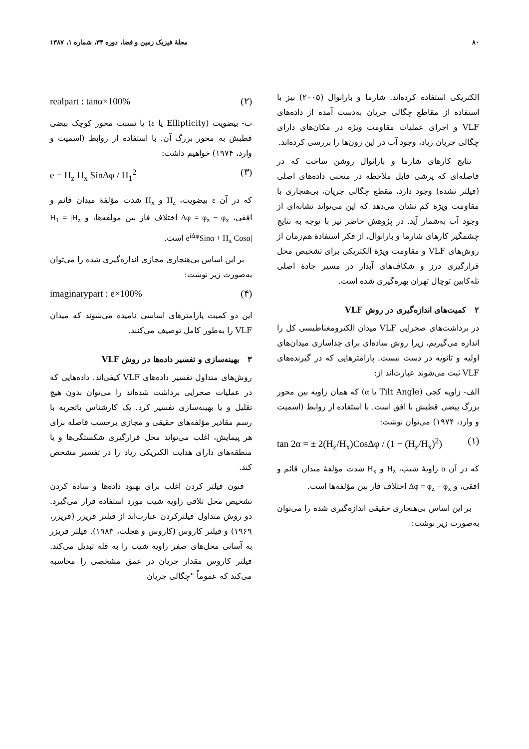۸۰ مجلهٔ فیزیک زمین و فضا، دوره ۳۴، شماره ۱، ۱۳۸۷
الکتریکی استفاده کرده‌اند. شارما و بارانوال (۲۰۰۵) نیز با استفاده از مقاطع چگالی جریان به‌دست آمده از داده‌های VLF و اجرای عملیات مقاومت ویژه در مکان‌های دارای چگالی جریان زیاد، وجود آب در این زون‌ها را بررسی کرده‌اند.
نتایج کارهای شارما و بارانوال روشن ساخت که در فاصله‌ای که پرشی قابل ملاحظه در منحنی داده‌های اصلی (فیلتر نشده) وجود دارد، مقطع چگالی جریان، بی‌هنجاری با مقاومت ویژهٔ کم نشان می‌دهد که این می‌تواند نشانه‌ای از وجود آب به‌شمار آید. در پژوهش حاضر نیز با توجه به نتایج چشمگیر کارهای شارما و بارانوال، از فکر استفادهٔ هم‌زمان از روش‌های VLF و مقاومت ویژهٔ الکتریکی برای تشخیص محل قرارگیری درز و شکاف‌های آبدار در مسیر جادهٔ اصلی تله‌کابین توچال تهران بهره‌گیری شده است.
۲ کمیت‌های اندازه‌گیری در روش VLF
در برداشت‌های صحرایی VLF میدان الکترومغناطیسی کل را اندازه می‌گیریم، زیرا روش ساده‌ای برای جداسازی میدان‌های اولیه و ثانویه در دست نیست. پارامترهایی که در گیرنده‌های VLF ثبت می‌شوند عبارت‌اند از:
الف- زاویه کجی (Tilt Angle یا α) که همان زاویه بین محور بزرگ بیضی قطبش با افق است. با استفاده از روابط (اسمیت و وارد، ۱۹۷۴) می‌توان نوشت:
tan 2α = ± 2(H<sub>z</sub>/H<sub>x</sub>)CosΔφ / (1 − (H<sub>z</sub>/H<sub>x</sub>)<sup>2</sup>) (۱)
که در آن α زاویهٔ شیب، H<sub>z</sub> و H<sub>x</sub> شدت مؤلفهٔ میدان قائم و افقی، و Δφ = φ<sub>z</sub> − φ<sub>x</sub> اختلاف فاز بین مؤلفه‌ها است.
بر این اساس بی‌هنجاری حقیقی اندازه‌گیری شده را می‌توان به‌صورت زیر نوشت:
realpart : tanα×100% (۲)
ب- بیضویت (Ellipticity یا ε) یا نسبت محور کوچک بیضی قطبش به محور بزرگ آن. با استفاده از روابط (اسمیت و وارد، ۱۹۷۴) خواهیم داشت:
e = H<sub>z</sub> H<sub>x</sub> SinΔφ / H<sub>1</sub><sup>2</sup> (۳)
که در آن ε بیضویت، H<sub>z</sub> و H<sub>x</sub> شدت مؤلفهٔ میدان قائم و افقی، Δφ = φ<sub>z</sub> − φ<sub>x</sub> اختلاف فاز بین مؤلفه‌ها، و H<sub>1</sub> = |H<sub>z</sub> e<sup>iΔφ</sup>Sinα + H<sub>x</sub> Cosα| است.
بر این اساس بی‌هنجاری مجازی اندازه‌گیری شده را می‌توان به‌صورت زیر نوشت:
imaginarypart : e×100% (۴)
این دو کمیت پارامترهای اساسی نامیده می‌شوند که میدان VLF را به‌طور کامل توصیف می‌کنند.
۳ بهینه‌سازی و تفسیر داده‌ها در روش VLF
روش‌های متداول تفسیر داده‌های VLF کیفی‌اند. داده‌هایی که در عملیات صحرایی برداشت شده‌اند را می‌توان بدون هیچ تقلیل و یا بهینه‌سازی تفسیر کرد. یک کارشناس باتجربه با رسم مقادیر مؤلفه‌های حقیقی و مجازی برحسب فاصله برای هر پیمایش، اغلب می‌تواند محل قرارگیری شکستگی‌ها و یا منطقه‌های دارای هدایت الکتریکی زیاد را در تفسیر مشخص کند.
فنون فیلتر کردن اغلب برای بهبود داده‌ها و ساده کردن تشخیص محل تلاقی زاویه شیب مورد استفاده قرار می‌گیرد. دو روش متداول فیلترکردن عبارت‌اند از فیلتر فریزر (فریزر، ۱۹۶۹) و فیلتر کاروس (کاروس و هجلت، ۱۹۸۳). فیلتر فریزر به آسانی محل‌های صفر زاویه شیب را به قله تبدیل می‌کند. فیلتر کاروس مقدار جریان در عمق مشخصی را محاسبه می‌کند که عموماً "چگالی جریان